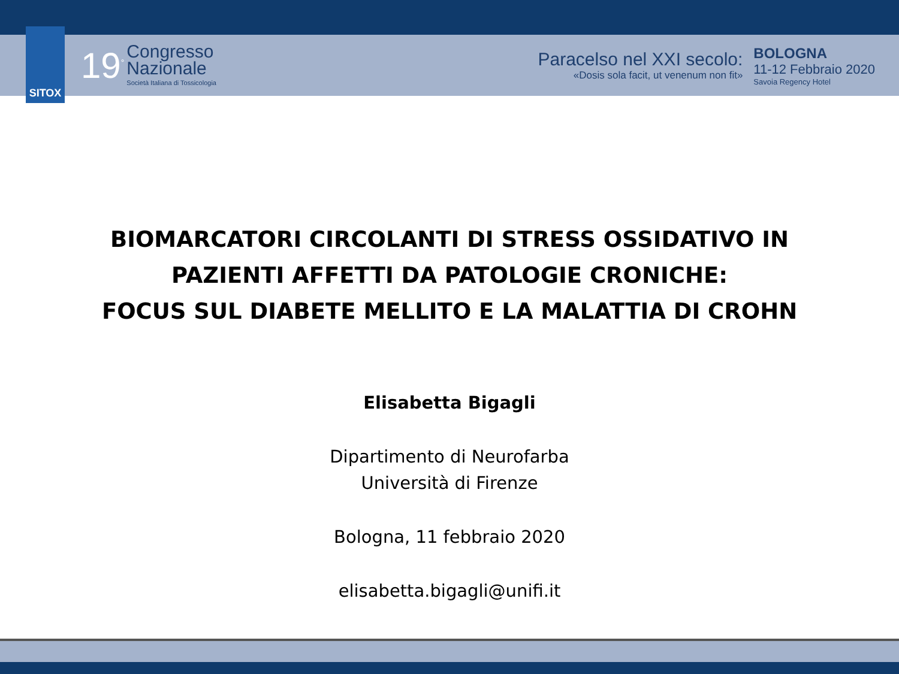SITOX
19<sup>°</sup>
Congresso
Nazionale
Società Italiana di Tossicologia
Paracelso nel XXI secolo:
«Dosis sola facit, ut venenum non fit»
BOLOGNA
11-12 Febbraio 2020
Savoia Regency Hotel
BIOMARCATORI CIRCOLANTI DI STRESS OSSIDATIVO IN
PAZIENTI AFFETTI DA PATOLOGIE CRONICHE:
FOCUS SUL DIABETE MELLITO E LA MALATTIA DI CROHN
Elisabetta Bigagli
Dipartimento di Neurofarba
Università di Firenze
Bologna, 11 febbraio 2020
elisabetta.bigagli@unifi.it